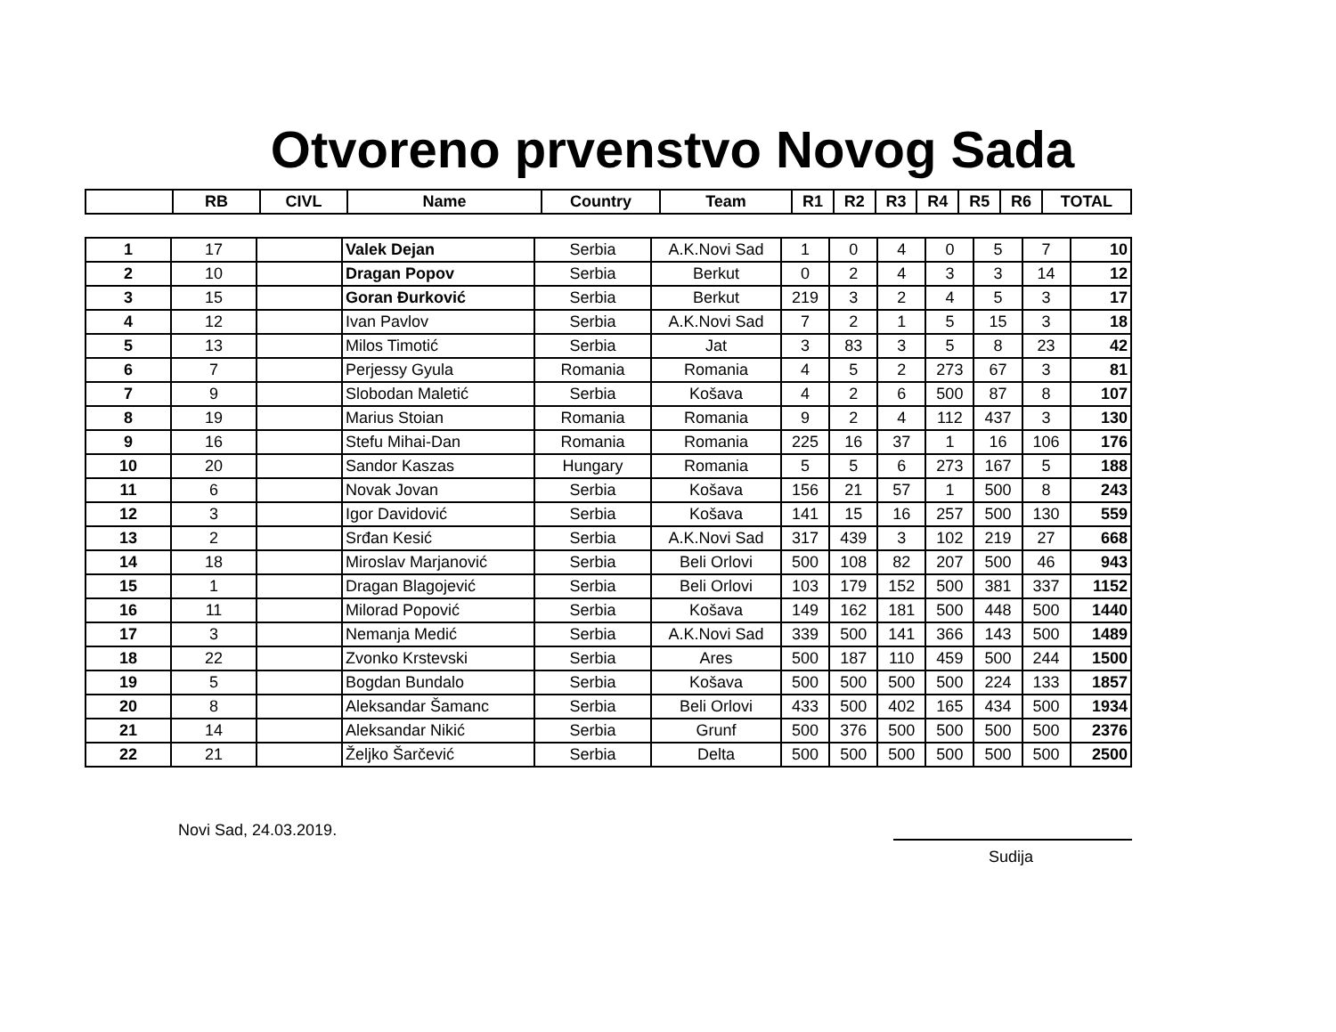Otvoreno prvenstvo Novog Sada
| | RB | CIVL | Name | Country | Team | R1 | R2 | R3 | R4 | R5 | R6 | TOTAL |
| --- | --- | --- | --- | --- | --- | --- | --- | --- | --- | --- | --- | --- |
| 1 | 17 | | Valek Dejan | Serbia | A.K.Novi Sad | 1 | 0 | 4 | 0 | 5 | 7 | 10 |
| 2 | 10 | | Dragan Popov | Serbia | Berkut | 0 | 2 | 4 | 3 | 3 | 14 | 12 |
| 3 | 15 | | Goran Đurković | Serbia | Berkut | 219 | 3 | 2 | 4 | 5 | 3 | 17 |
| 4 | 12 | | Ivan Pavlov | Serbia | A.K.Novi Sad | 7 | 2 | 1 | 5 | 15 | 3 | 18 |
| 5 | 13 | | Milos Timotić | Serbia | Jat | 3 | 83 | 3 | 5 | 8 | 23 | 42 |
| 6 | 7 | | Perjessy Gyula | Romania | Romania | 4 | 5 | 2 | 273 | 67 | 3 | 81 |
| 7 | 9 | | Slobodan Maletić | Serbia | Košava | 4 | 2 | 6 | 500 | 87 | 8 | 107 |
| 8 | 19 | | Marius Stoian | Romania | Romania | 9 | 2 | 4 | 112 | 437 | 3 | 130 |
| 9 | 16 | | Stefu Mihai-Dan | Romania | Romania | 225 | 16 | 37 | 1 | 16 | 106 | 176 |
| 10 | 20 | | Sandor Kaszas | Hungary | Romania | 5 | 5 | 6 | 273 | 167 | 5 | 188 |
| 11 | 6 | | Novak Jovan | Serbia | Košava | 156 | 21 | 57 | 1 | 500 | 8 | 243 |
| 12 | 3 | | Igor Davidović | Serbia | Košava | 141 | 15 | 16 | 257 | 500 | 130 | 559 |
| 13 | 2 | | Srđan Kesić | Serbia | A.K.Novi Sad | 317 | 439 | 3 | 102 | 219 | 27 | 668 |
| 14 | 18 | | Miroslav Marjanović | Serbia | Beli Orlovi | 500 | 108 | 82 | 207 | 500 | 46 | 943 |
| 15 | 1 | | Dragan Blagojević | Serbia | Beli Orlovi | 103 | 179 | 152 | 500 | 381 | 337 | 1152 |
| 16 | 11 | | Milorad Popović | Serbia | Košava | 149 | 162 | 181 | 500 | 448 | 500 | 1440 |
| 17 | 3 | | Nemanja Medić | Serbia | A.K.Novi Sad | 339 | 500 | 141 | 366 | 143 | 500 | 1489 |
| 18 | 22 | | Zvonko Krstevski | Serbia | Ares | 500 | 187 | 110 | 459 | 500 | 244 | 1500 |
| 19 | 5 | | Bogdan Bundalo | Serbia | Košava | 500 | 500 | 500 | 500 | 224 | 133 | 1857 |
| 20 | 8 | | Aleksandar Šamanc | Serbia | Beli Orlovi | 433 | 500 | 402 | 165 | 434 | 500 | 1934 |
| 21 | 14 | | Aleksandar Nikić | Serbia | Grunf | 500 | 376 | 500 | 500 | 500 | 500 | 2376 |
| 22 | 21 | | Željko Šarčević | Serbia | Delta | 500 | 500 | 500 | 500 | 500 | 500 | 2500 |
Novi Sad, 24.03.2019.
Sudija